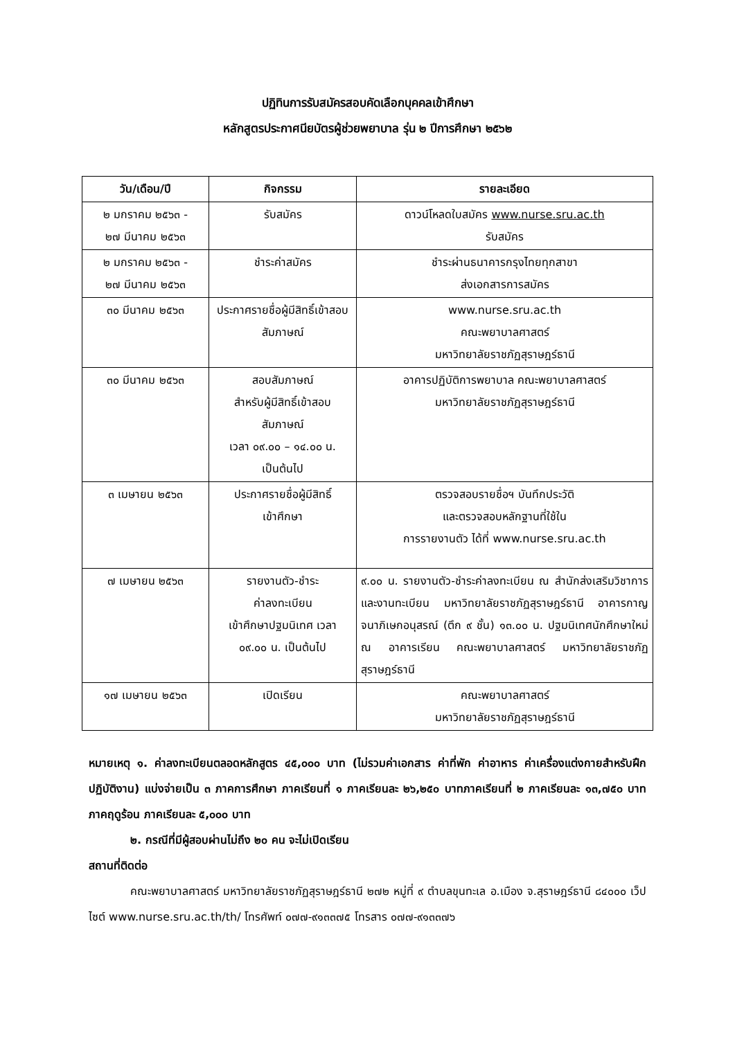ปฏิทินการรับสมัครสอบคัดเลือกบุคคลเข้าศึกษา
หลักสูตรประกาศนียบัตรผู้ช่วยพยาบาล รุ่น ๒ ปีการศึกษา ๒๕๖๒
| วัน/เดือน/ปี | กิจกรรม | รายละเอียด |
| --- | --- | --- |
| ๒ มกราคม ๒๕๖๓ - ๒๗ มีนาคม ๒๕๖๓ | รับสมัคร | ดาวน์โหลดใบสมัคร www.nurse.sru.ac.th รับสมัคร |
| ๒ มกราคม ๒๕๖๓ - ๒๗ มีนาคม ๒๕๖๓ | ชำระค่าสมัคร | ชำระผ่านธนาคารกรุงไทยทุกสาขา ส่งเอกสารการสมัคร |
| ๓๐ มีนาคม ๒๕๖๓ | ประกาศรายชื่อผู้มีสิทธิ์เข้าสอบสัมภาษณ์ | www.nurse.sru.ac.th คณะพยาบาลศาสตร์ มหาวิทยาลัยราชภัฏสุราษฎร์ธานี |
| ๓๐ มีนาคม ๒๕๖๓ | สอบสัมภาษณ์ สำหรับผู้มีสิทธิ์เข้าสอบสัมภาษณ์ เวลา ๐๙.๐๐ – ๑๔.๐๐ น. เป็นต้นไป | อาคารปฏิบัติการพยาบาล คณะพยาบาลศาสตร์ มหาวิทยาลัยราชภัฏสุราษฎร์ธานี |
| ๓ เมษายน ๒๕๖๓ | ประกาศรายชื่อผู้มีสิทธิ์ เข้าศึกษา | ตรวจสอบรายชื่อฯ บันทึกประวัติ และตรวจสอบหลักฐานที่ใช้ใน การรายงานตัว ได้ที่ www.nurse.sru.ac.th |
| ๗ เมษายน ๒๕๖๓ | รายงานตัว-ชำระ ค่าลงทะเบียน เข้าศึกษาปฐมนิเทศ เวลา ๐๙.๐๐ น. เป็นต้นไป | ๙.๐๐ น. รายงานตัว-ชำระค่าลงทะเบียน ณ สำนักส่งเสริมวิชาการและงานทะเบียน มหาวิทยาลัยราชภัฏสุราษฎร์ธานี อาคารกาญจนาภิเษกอนุสรณ์ (ตึก ๙ ชั้น) ๑๓.๐๐ น. ปฐมนิเทศนักศึกษาใหม่ ณ อาคารเรียน คณะพยาบาลศาสตร์ มหาวิทยาลัยราชภัฏสุราษฎร์ธานี |
| ๑๗ เมษายน ๒๕๖๓ | เปิดเรียน | คณะพยาบาลศาสตร์ มหาวิทยาลัยราชภัฏสุราษฎร์ธานี |
หมายเหตุ ๑. ค่าลงทะเบียนตลอดหลักสูตร ๔๕,๐๐๐ บาท (ไม่รวมค่าเอกสาร ค่าที่พัก ค่าอาหาร ค่าเครื่องแต่งกายสำหรับฝึกปฏิบัติงาน) แบ่งจ่ายเป็น ๓ ภาคการศึกษา ภาคเรียนที่ ๑ ภาคเรียนละ ๒๖,๒๕๐ บาทภาคเรียนที่ ๒ ภาคเรียนละ ๑๓,๗๕๐ บาท ภาคฤดูร้อน ภาคเรียนละ ๕,๐๐๐ บาท
๒. กรณีที่มีผู้สอบผ่านไม่ถึง ๒๐ คน จะไม่เปิดเรียน
สถานที่ติดต่อ
คณะพยาบาลศาสตร์ มหาวิทยาลัยราชภัฏสุราษฎร์ธานี ๒๗๒ หมู่ที่ ๙ ตำบลขุนทะเล อ.เมือง จ.สุราษฎร์ธานี ๘๔๐๐๐ เว็ปไซต์ www.nurse.sru.ac.th/th/ โทรศัพท์ ๐๗๗-๙๑๓๓๗๕ โทรสาร ๐๗๗-๙๑๓๓๗๖